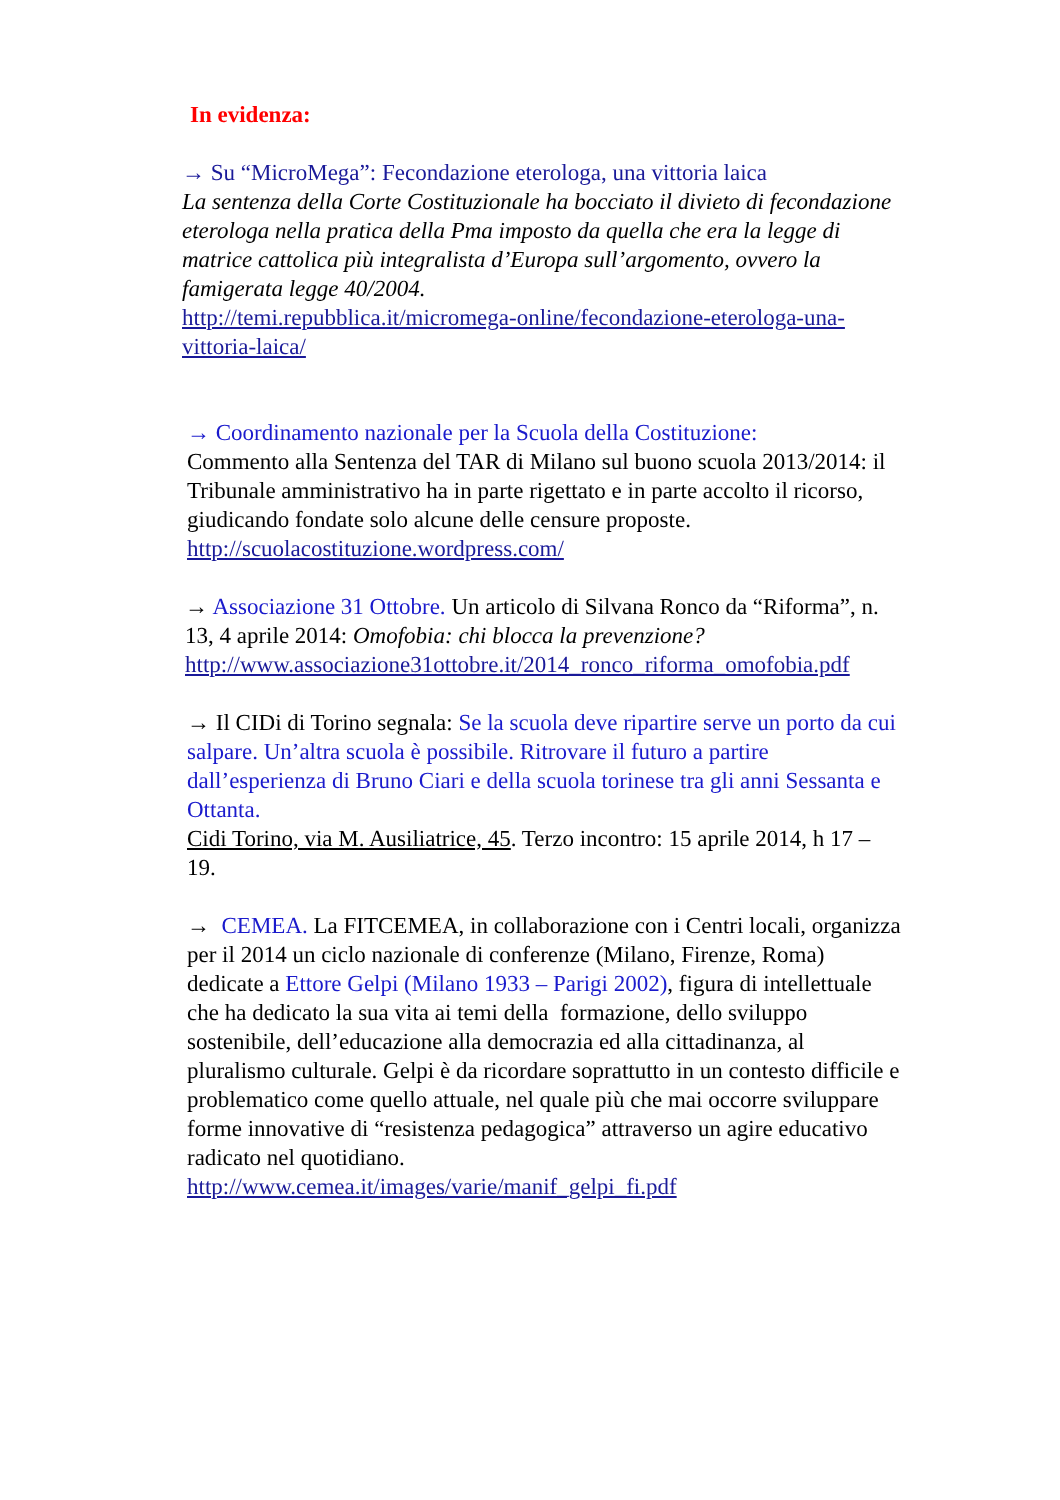In evidenza:
→ Su “MicroMega”: Fecondazione eterologa, una vittoria laica
La sentenza della Corte Costituzionale ha bocciato il divieto di fecondazione eterologa nella pratica della Pma imposto da quella che era la legge di matrice cattolica più integralista d’Europa sull’argomento, ovvero la famigerata legge 40/2004.
http://temi.repubblica.it/micromega-online/fecondazione-eterologa-una-vittoria-laica/
→ Coordinamento nazionale per la Scuola della Costituzione:
Commento alla Sentenza del TAR di Milano sul buono scuola 2013/2014: il Tribunale amministrativo ha in parte rigettato e in parte accolto il ricorso, giudicando fondate solo alcune delle censure proposte.
http://scuolacostituzione.wordpress.com/
→ Associazione 31 Ottobre. Un articolo di Silvana Ronco da “Riforma”, n. 13, 4 aprile 2014: Omofobia: chi blocca la prevenzione?
http://www.associazione31ottobre.it/2014_ronco_riforma_omofobia.pdf
→ Il CIDi di Torino segnala: Se la scuola deve ripartire serve un porto da cui salpare. Un’altra scuola è possibile. Ritrovare il futuro a partire dall’esperienza di Bruno Ciari e della scuola torinese tra gli anni Sessanta e Ottanta.
Cidi Torino, via M. Ausiliatrice, 45. Terzo incontro: 15 aprile 2014, h 17 – 19.
→ CEMEA. La FITCEMEA, in collaborazione con i Centri locali, organizza per il 2014 un ciclo nazionale di conferenze (Milano, Firenze, Roma) dedicate a Ettore Gelpi (Milano 1933 – Parigi 2002), figura di intellettuale che ha dedicato la sua vita ai temi della formazione, dello sviluppo sostenibile, dell’educazione alla democrazia ed alla cittadinanza, al pluralismo culturale. Gelpi è da ricordare soprattutto in un contesto difficile e problematico come quello attuale, nel quale più che mai occorre sviluppare forme innovative di “resistenza pedagogica” attraverso un agire educativo radicato nel quotidiano.
http://www.cemea.it/images/varie/manif_gelpi_fi.pdf